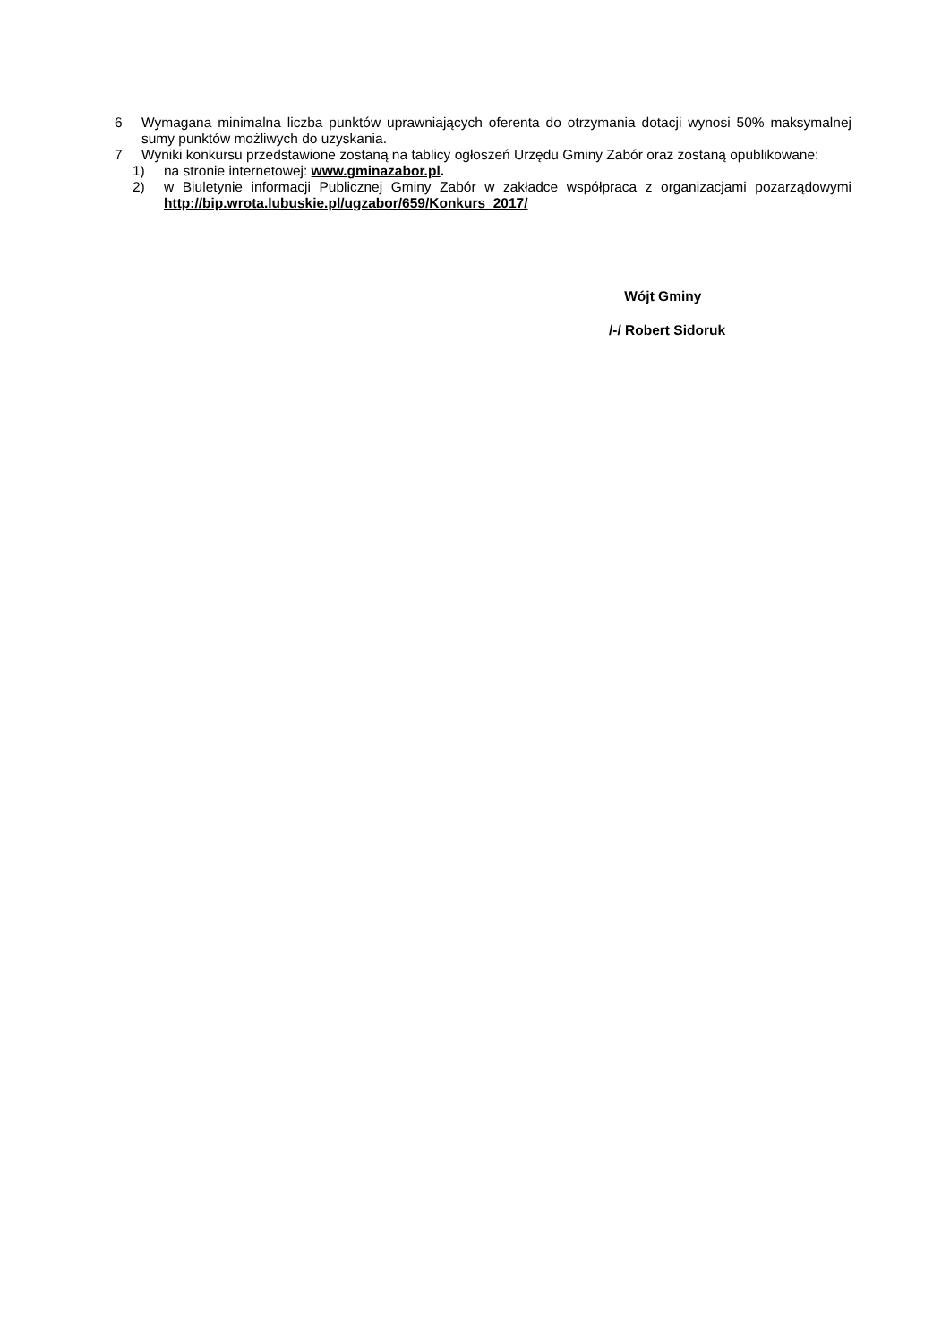6 Wymagana minimalna liczba punktów uprawniających oferenta do otrzymania dotacji wynosi 50% maksymalnej sumy punktów możliwych do uzyskania.
7 Wyniki konkursu przedstawione zostaną na tablicy ogłoszeń Urzędu Gminy Zabór oraz zostaną opublikowane:
1) na stronie internetowej: www.gminazabor.pl.
2) w Biuletynie informacji Publicznej Gminy Zabór w zakładce współpraca z organizacjami pozarządowymi http://bip.wrota.lubuskie.pl/ugzabor/659/Konkurs_2017/
Wójt Gminy
/-/ Robert Sidoruk